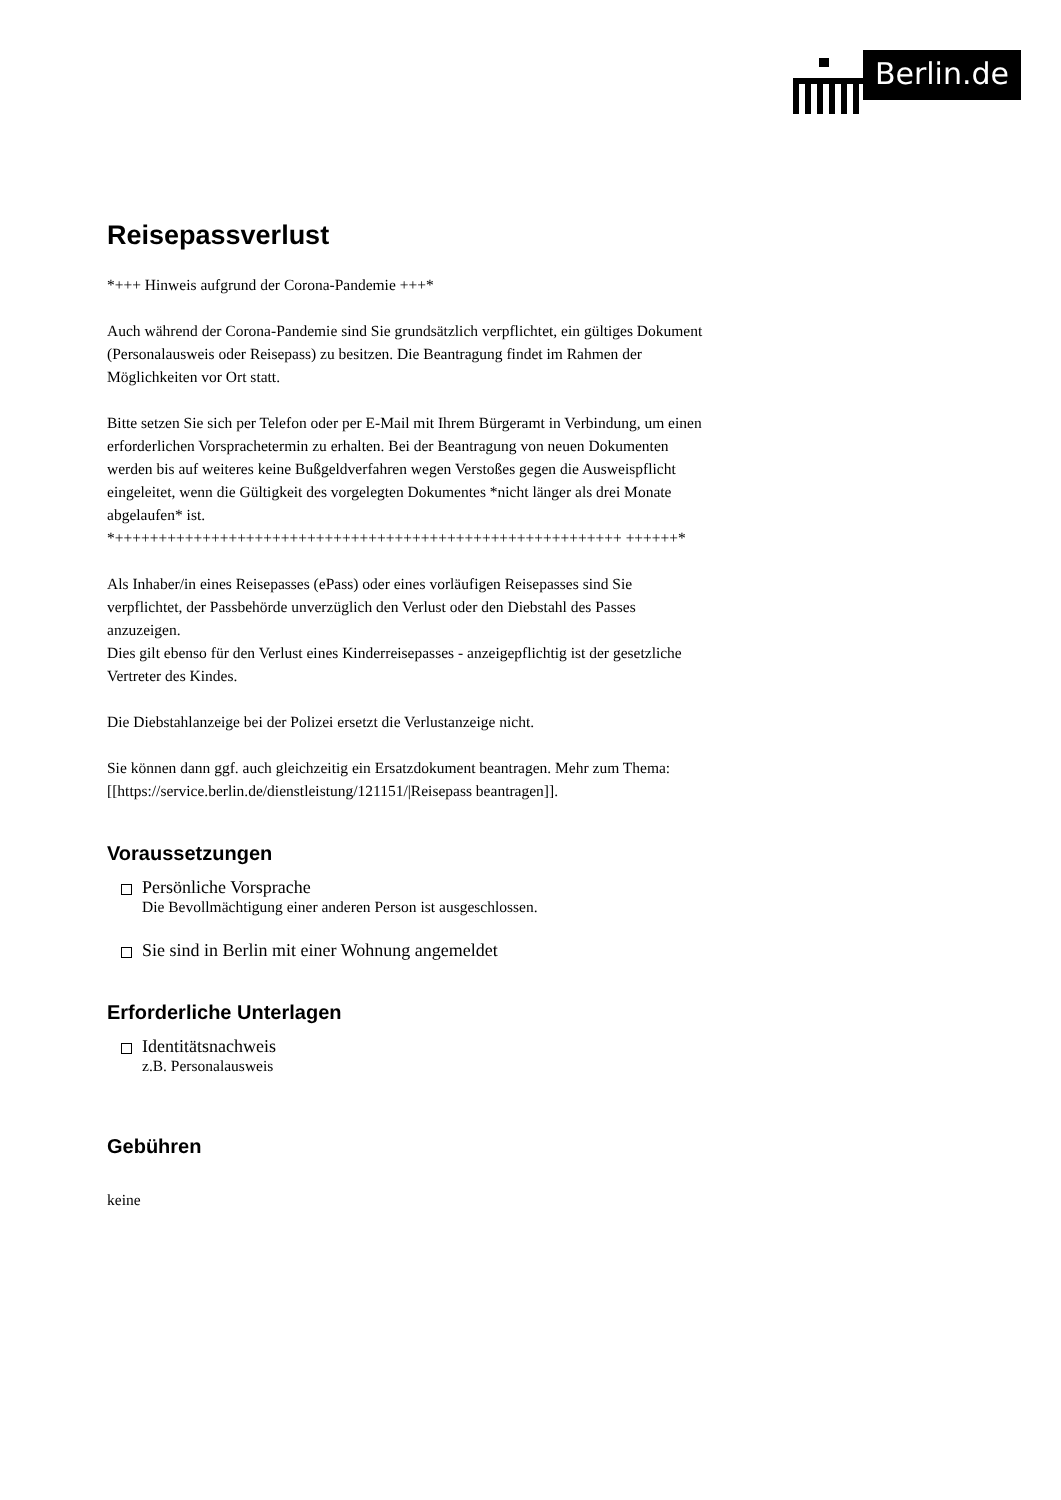Berlin.de
Reisepassverlust
*+++ Hinweis aufgrund der Corona-Pandemie +++*
Auch während der Corona-Pandemie sind Sie grundsätzlich verpflichtet, ein gültiges Dokument (Personalausweis oder Reisepass) zu besitzen. Die Beantragung findet im Rahmen der Möglichkeiten vor Ort statt.
Bitte setzen Sie sich per Telefon oder per E-Mail mit Ihrem Bürgeramt in Verbindung, um einen erforderlichen Vorsprachetermin zu erhalten. Bei der Beantragung von neuen Dokumenten werden bis auf weiteres keine Bußgeldverfahren wegen Verstoßes gegen die Ausweispflicht eingeleitet, wenn die Gültigkeit des vorgelegten Dokumentes *nicht länger als drei Monate abgelaufen* ist.
*++++++++++++++++++++++++++++++++++++++++++++++++++++++++++ ++++++*
Als Inhaber/in eines Reisepasses (ePass) oder eines vorläufigen Reisepasses sind Sie verpflichtet, der Passbehörde unverzüglich den Verlust oder den Diebstahl des Passes anzuzeigen.
Dies gilt ebenso für den Verlust eines Kinderreisepasses - anzeigepflichtig ist der gesetzliche Vertreter des Kindes.
Die Diebstahlanzeige bei der Polizei ersetzt die Verlustanzeige nicht.
Sie können dann ggf. auch gleichzeitig ein Ersatzdokument beantragen. Mehr zum Thema:
[[https://service.berlin.de/dienstleistung/121151/|Reisepass beantragen]].
Voraussetzungen
Persönliche Vorsprache
Die Bevollmächtigung einer anderen Person ist ausgeschlossen.
Sie sind in Berlin mit einer Wohnung angemeldet
Erforderliche Unterlagen
Identitätsnachweis
z.B. Personalausweis
Gebühren
keine